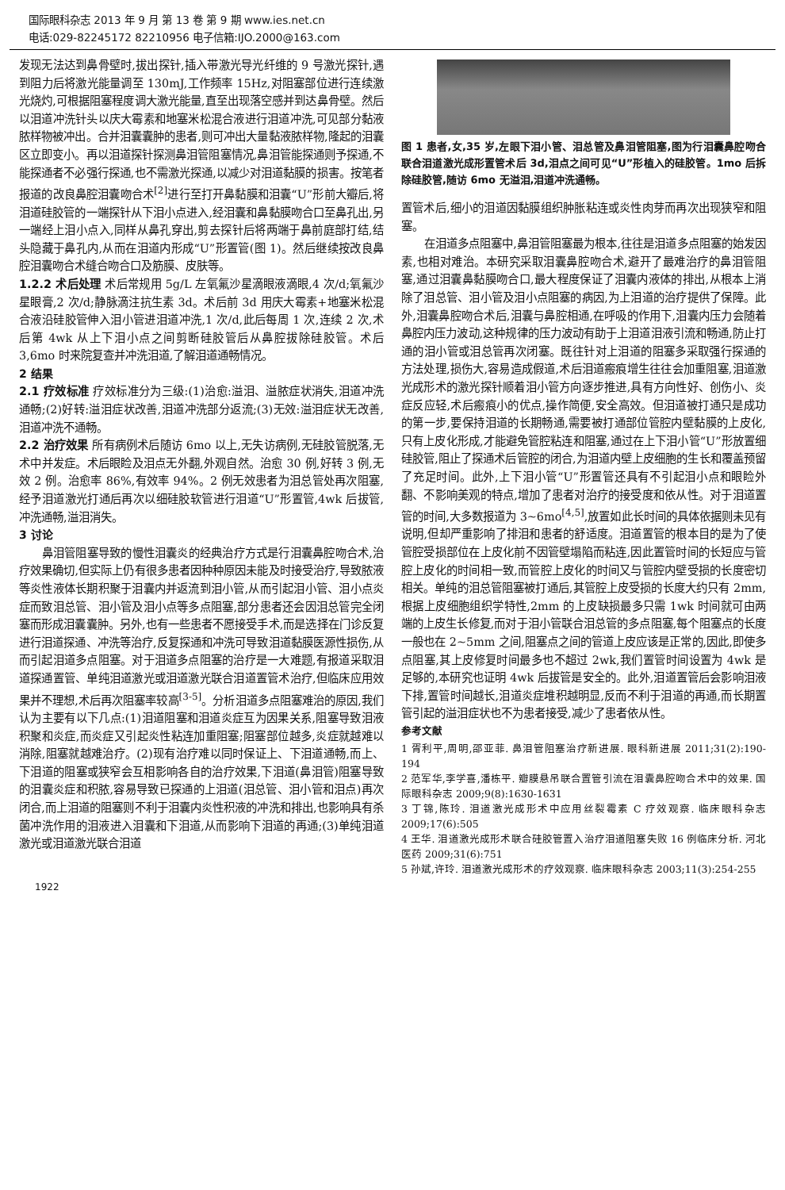国际眼科杂志 2013 年 9 月 第 13 卷 第 9 期 www.ies.net.cn
电话:029-82245172 82210956 电子信箱:IJO.2000@163.com
发现无法达到鼻骨壁时,拔出探针,插入带激光导光纤维的 9 号激光探针,遇到阻力后将激光能量调至 130mJ,工作频率 15Hz,对阻塞部位进行连续激光烧灼,可根据阻塞程度调大激光能量,直至出现落空感并到达鼻骨壁。然后以泪道冲洗针头以庆大霉素和地塞米松混合液进行泪道冲洗,可见部分黏液脓样物被冲出。合并泪囊囊肿的患者,则可冲出大量黏液脓样物,隆起的泪囊区立即变小。再以泪道探针探测鼻泪管阻塞情况,鼻泪管能探通则予探通,不能探通者不必强行探通,也不需激光探通,以减少对泪道黏膜的损害。按笔者报道的改良鼻腔泪囊吻合术<sup>[2]</sup>进行至打开鼻黏膜和泪囊“U”形前大瓣后,将泪道硅胶管的一端探针从下泪小点进入,经泪囊和鼻黏膜吻合口至鼻孔出,另一端经上泪小点入,同样从鼻孔穿出,剪去探针后将两端于鼻前庭部打结,结头隐藏于鼻孔内,从而在泪道内形成“U”形置管(图 1)。然后继续按改良鼻腔泪囊吻合术缝合吻合口及筋膜、皮肤等。
1.2.2 术后处理 术后常规用 5g/L 左氧氟沙星滴眼液滴眼,4 次/d;氧氟沙星眼膏,2 次/d;静脉滴注抗生素 3d。术后前 3d 用庆大霉素+地塞米松混合液沿硅胶管伸入泪小管进泪道冲洗,1 次/d,此后每周 1 次,连续 2 次,术后第 4wk 从上下泪小点之间剪断硅胶管后从鼻腔拔除硅胶管。术后 3,6mo 时来院复查并冲洗泪道,了解泪道通畅情况。
2 结果
2.1 疗效标准 疗效标准分为三级:(1)治愈:溢泪、溢脓症状消失,泪道冲洗通畅;(2)好转:溢泪症状改善,泪道冲洗部分返流;(3)无效:溢泪症状无改善,泪道冲洗不通畅。
2.2 治疗效果 所有病例术后随访 6mo 以上,无失访病例,无硅胶管脱落,无术中并发症。术后眼睑及泪点无外翻,外观自然。治愈 30 例,好转 3 例,无效 2 例。治愈率 86%,有效率 94%。2 例无效患者为泪总管处再次阻塞,经予泪道激光打通后再次以细硅胶软管进行泪道“U”形置管,4wk 后拔管,冲洗通畅,溢泪消失。
3 讨论
鼻泪管阻塞导致的慢性泪囊炎的经典治疗方式是行泪囊鼻腔吻合术,治疗效果确切,但实际上仍有很多患者因种种原因未能及时接受治疗,导致脓液等炎性液体长期积聚于泪囊内并返流到泪小管,从而引起泪小管、泪小点炎症而致泪总管、泪小管及泪小点等多点阻塞,部分患者还会因泪总管完全闭塞而形成泪囊囊肿。另外,也有一些患者不愿接受手术,而是选择在门诊反复进行泪道探通、冲洗等治疗,反复探通和冲洗可导致泪道黏膜医源性损伤,从而引起泪道多点阻塞。对于泪道多点阻塞的治疗是一大难题,有报道采取泪道探通置管、单纯泪道激光或泪道激光联合泪道置管术治疗,但临床应用效果并不理想,术后再次阻塞率较高<sup>[3-5]</sup>。分析泪道多点阻塞难治的原因,我们认为主要有以下几点:(1)泪道阻塞和泪道炎症互为因果关系,阻塞导致泪液积聚和炎症,而炎症又引起炎性粘连加重阻塞;阻塞部位越多,炎症就越难以消除,阻塞就越难治疗。(2)现有治疗难以同时保证上、下泪道通畅,而上、下泪道的阻塞或狭窄会互相影响各自的治疗效果,下泪道(鼻泪管)阻塞导致的泪囊炎症和积脓,容易导致已探通的上泪道(泪总管、泪小管和泪点)再次闭合,而上泪道的阻塞则不利于泪囊内炎性积液的冲洗和排出,也影响具有杀菌冲洗作用的泪液进入泪囊和下泪道,从而影响下泪道的再通;(3)单纯泪道激光或泪道激光联合泪道
图 1 患者,女,35 岁,左眼下泪小管、泪总管及鼻泪管阻塞,图为行泪囊鼻腔吻合联合泪道激光成形置管术后 3d,泪点之间可见“U”形植入的硅胶管。1mo 后拆除硅胶管,随访 6mo 无溢泪,泪道冲洗通畅。
置管术后,细小的泪道因黏膜组织肿胀粘连或炎性肉芽而再次出现狭窄和阻塞。
在泪道多点阻塞中,鼻泪管阻塞最为根本,往往是泪道多点阻塞的始发因素,也相对难治。本研究采取泪囊鼻腔吻合术,避开了最难治疗的鼻泪管阻塞,通过泪囊鼻黏膜吻合口,最大程度保证了泪囊内液体的排出,从根本上消除了泪总管、泪小管及泪小点阻塞的病因,为上泪道的治疗提供了保障。此外,泪囊鼻腔吻合术后,泪囊与鼻腔相通,在呼吸的作用下,泪囊内压力会随着鼻腔内压力波动,这种规律的压力波动有助于上泪道泪液引流和畅通,防止打通的泪小管或泪总管再次闭塞。既往针对上泪道的阻塞多采取强行探通的方法处理,损伤大,容易造成假道,术后泪道瘢痕增生往往会加重阻塞,泪道激光成形术的激光探针顺着泪小管方向逐步推进,具有方向性好、创伤小、炎症反应轻,术后瘢痕小的优点,操作简便,安全高效。但泪道被打通只是成功的第一步,要保持泪道的长期畅通,需要被打通部位管腔内壁黏膜的上皮化,只有上皮化形成,才能避免管腔粘连和阻塞,通过在上下泪小管“U”形放置细硅胶管,阻止了探通术后管腔的闭合,为泪道内壁上皮细胞的生长和覆盖预留了充足时间。此外,上下泪小管“U”形置管还具有不引起泪小点和眼睑外翻、不影响美观的特点,增加了患者对治疗的接受度和依从性。对于泪道置管的时间,大多数报道为 3~6mo<sup>[4,5]</sup>,放置如此长时间的具体依据则未见有说明,但却严重影响了排泪和患者的舒适度。泪道置管的根本目的是为了使管腔受损部位在上皮化前不因管壁塌陷而粘连,因此置管时间的长短应与管腔上皮化的时间相一致,而管腔上皮化的时间又与管腔内壁受损的长度密切相关。单纯的泪总管阻塞被打通后,其管腔上皮受损的长度大约只有 2mm,根据上皮细胞组织学特性,2mm 的上皮缺损最多只需 1wk 时间就可由两端的上皮生长修复,而对于泪小管联合泪总管的多点阻塞,每个阻塞点的长度一般也在 2~5mm 之间,阻塞点之间的管道上皮应该是正常的,因此,即使多点阻塞,其上皮修复时间最多也不超过 2wk,我们置管时间设置为 4wk 是足够的,本研究也证明 4wk 后拔管是安全的。此外,泪道置管后会影响泪液下排,置管时间越长,泪道炎症堆积越明显,反而不利于泪道的再通,而长期置管引起的溢泪症状也不为患者接受,减少了患者依从性。
参考文献
1 胥利平,周明,邵亚菲. 鼻泪管阻塞治疗新进展. 眼科新进展 2011;31(2):190-194
2 范军华,李学喜,潘栋平. 瓣膜悬吊联合置管引流在泪囊鼻腔吻合术中的效果. 国际眼科杂志 2009;9(8):1630-1631
3 丁锦,陈玲. 泪道激光成形术中应用丝裂霉素 C 疗效观察. 临床眼科杂志 2009;17(6):505
4 王华. 泪道激光成形术联合硅胶管置入治疗泪道阻塞失败 16 例临床分析. 河北医药 2009;31(6):751
5 孙斌,许玲. 泪道激光成形术的疗效观察. 临床眼科杂志 2003;11(3):254-255
1922